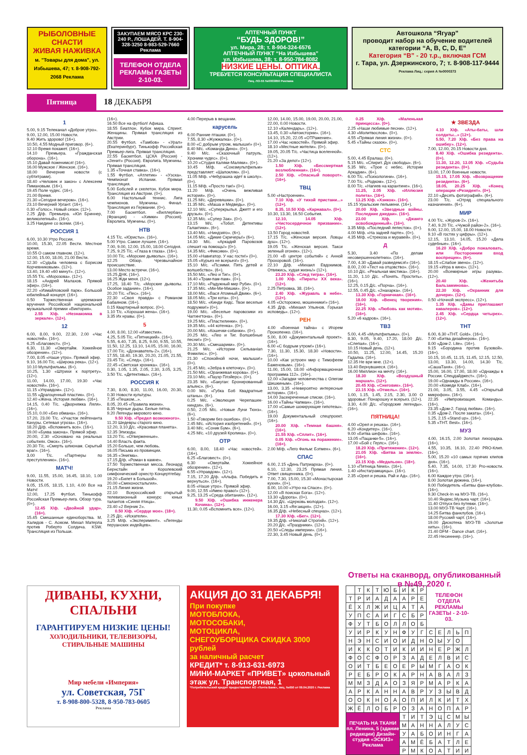РЫБОЛОВНЫЕ СНАСТИ
ЖИВАЯ НАЖИВКА
м. "Товары для дома", ул. Избышева, 47; т. 8-908-792-2068 Реклама
ЗАКУПАЕМ МЯСО КРС 230-240 Р., ЛОШАДЕЙ. Т. 8-904-328-3250 8-983-529-7660 Реклама
ТЕЛЕФОН ОТДЕЛА РЕКЛАМЫ ГАЗЕТЫ 2-10-03.
АПТЕЧНЫЙ ПУНКТ
“БУДЬ ЗДОРОВ!”
ул. Мира, 28; т. 8-904-324-6576
АПТЕЧНЫЙ ПУНКТ “На Избышева”
ул. Избышева, 38; т. 8-950-784-8082
НИЗКИЕ ЦЕНЫ. ОПТИКА.
ТРЕБУЕТСЯ КОНСУЛЬТАЦИЯ СПЕЦИАЛИСТА
Лиц. ЛО-55 №0003850 Реклама
Автошкола “Ягуар”
проводит набор на обучение водителей категории “А, В, С, D, Е”
Категория “В” - 20 т.р., включая ГСМ
г. Тара, ул. Дзержинского, 7; т. 8-908-117-9444
Реклама Лиц.: серия А №0000373
Пятница
18 ДЕКАБРЯ
1
5.00, 9.15 Телеканал «Доброе утро».
9.00, 12.00, 15.00 Новости.
9.40 Жить здорово! (16+).
10.50, 4.55 Модный приговор. (6+).
12.10 Время покажет. (16+).
14.10 Премьера. «Гражданская оборона». (16+).
15.10 Давай поженимся! (16+).
16.00 Мужское / Женское. (16+).
18.00 Вечерние новости (с субтитрами).
18.40 «Человек и закон» с Алексеем Пимановым. (16+).
19.45 Поле чудес. (16+).
21.00 Время.
21.30 «Сегодня вечером». (16+).
23.10 Вечерний Ургант. (16+).
0.30 «Голос». Новый сезон. (12+).
2.25 Д/ф. Премьера. «Юл Бриннер, великолепный». (16+).
3.25 Наедине со всеми. (16+).
РОССИЯ 1
6.00, 10.30 Утро России.
10.00, 15.30, 22.05 Вести. Местное время.
10.55 О самом главном. (12+).
12.00, 15.00, 18.00, 21.00 Вести.
12.30 «Судьба человека с Борисом Корчевниковым». (12+).
13.40, 19.40 «60 минут». (12+).
15.55 Т/с. «Морозова». (12+).
18.15 «Андрей Малахов. Прямой эфир». (16+).
22.20 «Измайловский парк». Большой юбилейный концерт. (16+).
0.50 Торжественная церемония вручения Российской национальной музыкальной премии «Виктория».
2.55 Х/ф. «Незнакомка в зеркале». (12+).
12
6.00, 8.00, 9.00, 22.30, 2.00 «Час новостей». (16+).
6.25 «Благовест». (0+).
6.30, 11.30 «Овертайм. Хоккейное обозрение». (12+).
7.00, 8.05 «Наше утро». Прямой эфир.
9.10, 16.00 Т/с. «Широка река». (12+).
10.10 Мультфильмы. (6+).
10.25, 1.30 «Штрихи к портрету». (12+).
11.00, 14.00, 17.00, 19.30 «Час новостей». (16+).
11.15 «Управдом». (12+).
11.55 «Драгоценный пластик». (0+).
12.40 «Жена. История любви». (16+).
14.15, 0.40 Т/с. «Дворняжка Ляля». (16+).
15.10, 0.00 «Без обмана». (16+).
17.20, 23.00 Т/с. «Участок лейтенанта Качуры. Сетевая угроза». (16+).
18.20 Д/ф. «Вспомнить все». (16+).
19.00 «Буква закона». Прямой эфир.
20.00, 2.30 «Основано на реальных событиях. Омск». (16+).
20.30 Т/с. «Смерть шпионам. Скрытый враг». (16+).
3.00 Т/с. «Партнеры по преступлению». (16+).
МАТЧ!
9.00, 11.55, 15.00, 16.45, 18.10, 1.00 Новости.
9.05, 15.05, 18.15, 1.10, 4.00 Все на Матч!
12.00, 17.25 Футбол. Тинькофф Российская Премьер-лига. Обзор тура. (0+).
12.45 Х/ф. «Двойной удар». (16+).
15.45 Смешанные единоборства. М. Халидов - С. Асккэм. Михал Матерла против Роберто Солдича. KSW. Трансляция из Польши.
(16+).
16.50 Все на футбол! Афиша.
18.55 Биатлон. Кубок мира. Спринт. Женщины. Прямая трансляция из Австрии.
20.55 Футбол. «Тамбов» - «Урал» (Екатеринбург). Тинькофф Российская Премьер-лига. Прямая трансляция.
22.55 Баскетбол. ЦСКА (Россия) - «Зенит» (Россия). Евролига. Мужчины. Прямая трансляция.
1.35 «Точная ставка». (16+).
1.55 Футбол. «Атлетик» - «Уэска». Чемпионат Испании. Прямая трансляция.
5.00 Бобслей и скелетон. Кубок мира. Трансляция из Австрии. (0+).
6.00 Настольный теннис. Лига чемпионов. Мужчины. Финал. Трансляция из Германии. (0+).
7.00 Баскетбол. «Виллербан» (Франция) - «Химки» (Россия). Евролига. Мужчины. (0+).
НТВ
4.15 Т/с. «Юристы». (16+).
5.00 Утро. Самое лучшее. (16+).
7.00, 9.00, 12.00, 15.00, 18.00 Сегодня.
7.25, 9.25 Т/с. «Глаза в глаза». (16+).
10.00 Т/с. «Морские дьяволы». (16+).
12.25 Обзор. Чрезвычайное происшествие.
13.00 Место встречи. (16+).
15.25 ДНК. (16+).
16.25 Жди меня. (12+).
17.25, 18.40 Т/с. «Морские дьяволы. Особое задание». (16+).
20.20 Т/с. «Пес». (16+).
22.30 «Своя правда» с Романом Бабаяном. (16+).
0.15 Квартирный вопрос. (0+).
1.10 Т/с. «Хорошая жена». (16+).
3.35 Их нравы. (0+).
5
4.00, 8.00, 12.00 «Известия».
4.25, 5.05 Т/с. «Пятницкий». (16+).
5.55, 6.40, 7.35, 8.25, 9.00, 9.55, 10.55, 11.50, 12.25, 13.10, 14.05, 15.00, 16.00, 17.00 Т/с. «Дознаватель-2». (16+).
17.55, 18.40, 19.30, 20.20, 21.05, 21.55, 23.45 Т/с. «След». (16+).
22.45 «Светская хроника». (16+).
0.30, 1.05, 1.35, 2.05, 2.30, 3.05, 3.25, 3.50 Т/с. «Детективы». (16+).
РОССИЯ К
7.30, 8.00, 8.30, 11.00, 16.00, 20.30, 0.30 Новости культуры.
7.35 «Пешком...».
8.05, 20.45 «Правила жизни».
8.35 Черные дыры. Белые пятна.
9.20 Легенды мирового кино.
9.50 Х/ф. «Предел возможного».
11.20 Шедевры старого кино.
12.20, 3.10 Д/с. «Красивая планета».
12.35 Эпизоды.
13.20 Т/с. «Отверженные».
14.40 Власть факта.
15.20 Больше, чем любовь.
16.05 Письма из провинции.
16.35 «Энигма».
17.15 Д/ф. «Роман в камне».
17.50 Торжественная месса. Леонард Бернстайн и Королевский симфонический оркестр Концертгебау.
19.20 «Билет в Большой».
20.00 «Смехоностальгия».
21.15 Линия жизни.
22.10 Всероссийский открытый телевизионный конкурс юных талантов «Синяя птица».
23.40 «2 Верник 2».
0.50 Х/ф. «Сердце мое». (18+).
2.25 Д/с. «Искатели».
3.25 М/ф. «Эксперимент». «Легенды перуанских индейцев».
4.00 Перерыв в вещании.
карусель
6.00 Ранние пташки. (0+).
7.55, 8.30 «Жужжалка». (0+).
8.00 «С добрым утром, малыши!» (0+).
8.40 М/с. «Команда Дино». (0+).
9.40 М/с. «Сказочный патруль. Хроники чудес». (0+).
10.20 «Студия Каляки-Маляки». (0+).
10.45 М/ф. «Союзмультфильм» представляет: «Шапокляк». (0+).
11.05 М/ф. «Чебурашка идет в школу». (0+).
11.15 М/ф. «Просто так!» (0+).
11.20 М/ф. «Очень вежливая история». (0+).
11.25 М/с. «Деревяшки». (0+).
11.35 М/с. «Маша и Медведь». (0+).
12.10 М/с. «Суперкрылья. Джетт и его друзья». (0+).
12.35 М/с. «Супер Зак». (0+).
13.15 М/с. «Тобот. Детективы Галактики». (6+).
13.40 М/с. «Ниндзяго». (6+).
14.05 М/с. «Дикие Скричеры!» (6+).
14.30 М/с. «Аркадий Паровозов спешит на помощь!» (0+).
14.35 М/с. «Фиксики». (0+).
15.00 «Навигатор. У нас гости!» (0+).
15.05 «Курьез не всерьез!» (0+).
15.10 М/с. «Псэмми. Пять детей и волшебство». (6+).
15.50 М/с. «Лео и Тиг». (0+).
16.40 «Трам-пам-пам». (0+).
17.10 М/с. «Радужный мир Руби». (0+).
17.35 М/с. «Ми-Ми-Мишки». (0+).
18.00 М/с. «Вася Атомный Движ». (6+).
18.05 М/с. «Три кота». (0+).
18.50 М/с. «Кинди Кидс. Твои веселые подружки!» (0+).
19.00 М/с. «Веселые паровозики из Чаггингтона». (0+).
19.25 М/с. «Пластилинки». (0+).
19.35 М/с. «44 котенка». (0+).
20.00 М/с. «Кошечки-собачки». (0+).
20.25 М/с. «Лео и Тиг. Волшебные песни!» (0+).
20.30 М/с. «Смешарики». (0+).
21.25 М/с. «Истории Сильванian Фэмилис». (0+).
21.30 «Спокойной ночи, малыши!» (0+).
21.45 М/с. «Зебра в клеточку». (0+).
21.50 М/с. «Оранжевая корова». (0+).
23.10 М/с. «Пауэр Плэйерс». (0+).
23.35 М/с. «Бакуган: Бронированный альянс». (6+).
0.00 М/с. «Губка Боб Квадратные штаны». (6+).
0.25 М/с. «Эволюция Черепашек-ниндзя». (6+).
0.50, 2.05 М/с. «Новые Луни Тюнз». (6+).
1.50 «Говорим без ошибок». (0+).
2.45 М/с. «История изобретений». (0+).
3.40 М/с. «Соник Бум». (6+).
4.25 М/с. «10 друзей Кролика». (0+).
ОТР
6.00, 8.00, 18.40 «Час новостей». (16+).
6.25 «Благовест». (0+).
6.30 «Овертайм. Хоккейное обозрение». (12+).
6.55 «Управдом». (12+).
7.15, 17.20 Д/ф. «Альфа. Победить и вернуться». (16+).
8.05 «Наше утро». Прямой эфир.
9.00, 12.55 «Имею право!» (12+).
9.25, 13.25 «Среда обитания». (12+).
9.50 Х/ф. «Ошибка инженера Кочина». (12+).
11.30, 0.05 «Вспомнить все». (12+).
12.00, 14.00, 15.00, 19.00, 20.00, 21.00, 22.00, 0.00 Новости.
12.10 «Календарь». (12+).
13.45, 0.30 «Автоистории». (16+).
14.10, 15.20, 22.05 «ОТРажение».
17.00 «Час новостей». Прямой эфир.
18.10 «Местные жители». (0+).
19.05, 20.05 Т/с. «Частица вселенной». (12+).
21.20 «За дело!» (12+).
1.50 Х/ф. «Бессмертная возлюбленная». (16+).
2.50 Х/ф. «Опасный поворот». (16+).
ТВЦ
5.00 «Настроение».
7.10 Х/ф. «У тихой пристани...» (12+).
8.35, 10.50 Х/ф. «Карнавал». (0+).
10.30, 13.30, 16.50 События.
12.10, 14.05 Х/ф. «Чистосердечное призвание». (12+).
13.50 Город новостей.
17.15 Т/с. «Женская версия. Ловцы душ». (12+).
19.05 Т/с. «Женская версия. Такси зеленый огонек». (12+).
21.00 «В центре событий» с Анной Прохоровой. (16+).
22.10 Д/ф. «Михаил Евдокимов. Отвяжись, худая жизнь!» (12+).
23.20 Х/ф. «След тигра». (16+).
1.00 Х/ф. «Пираты XX века». (12+).
2.25 Петровка, 38. (16+).
2.40 Х/ф. «Журавль в небе». (12+).
4.05 «Осторожно, мошенники!» (16+).
4.35 Д/ф. «Михаил Ульянов. Горькая исповедь». (12+).
РЕН
4.00 «Военная тайна» с Игорем Прокопенко. (16+).
5.00, 8.00 «Документальный проект». (16+).
6.00 «С бодрым утром!» (16+).
7.30, 11.30, 15.30, 18.30 «Новости». (16+).
10.00 «Как устроен мир с Тимофеем Баженовым». (16+).
11.00, 15.00, 18.00 «Информационная программа 112». (16+).
12.00 «Загадки человечества с Олегом Шишкиным». (16+).
13.00, 3.35 «Невероятно интересные истории». (16+).
14.00 Засекреченные списки. (16+).
16.00 «Тайны Чапман». (16+).
17.00 «Самые шокирующие гипотезы». (16+).
19.00 Документальный спецпроект. (16+).
20.00 Х/ф. «Темная башня». (16+).
21.55 Х/ф. «Сплит». (16+).
0.05 Х/ф. «Огонь на поражение». (16+).
2.00 М/ф. «Лего Фильм: Бэтмен». (6+).
СПАС
6.00, 2.15 «День Патриарха». (0+).
6.10, 12.30, 23.25 Прямая линия. Ответ священника. (0+).
7.00, 7.30, 15.00, 15.30 «Монастырская кухня». (0+).
8.00, 10.00 «Утро на Спасе». (0+).
12.00 «В поисках Бога». (12+).
13.30 «Дорога». (0+).
14.30 Д/с. «Церковь молодая». (12+).
16.00, 3.15 «Re:акция». (12+).
16.35 Д/ф. «Небесный спецназ». (12+).
17.30 Х/ф. «Бег». (12+).
19.35 Д/ф. «Николай Строгий». (12+).
20.20 Д/с. «Праздники». (12+).
20.50 «Следы империи». (16+).
22.30, 3.45 Новый день. (0+).
0.25 Х/ф. «Маленькая принцесса». (0+).
2.25 «Наши любимые песни». (12+).
4.30 «Молитвослов». (0+).
4.55 «Прямая линия жизни». (0+).
5.45 «Тайны сказок». (0+).
СТС
5.00, 4.45 Ералаш. (0+).
5.15 М/с. «Спирит. Дух свободы». (6+).
5.35 М/с. «Трое с небес. Истории Аркадии». (6+).
6.00 Т/с. «Психологини». (16+).
7.00 Т/с. «Родком». (12+).
8.00 Т/с. «Нагиев на карантине». (16+).
11.25, 2.05 Х/ф. «Иллюзия полета». (16+).
13.25 Х/ф. «Хэнкок». (16+).
15.15 Уральские пельмени. (16+).
20.00 Х/ф. «Звездные войны. Последние джедаи». (16+).
23.00 Х/ф. «Джанго освобожденный». (16+).
3.35 М/ф. «Последний лепесток». (0+).
4.00 М/ф. «На задней парте». (0+).
4.35 М/ф. «Стрекоза и муравей». (0+).
Д
5.30, 3.40 «По делам несовершеннолетних». (16+).
7.00, 4.30 «Давай разведемся!» (16+).
8.00, 2.00 «Тест на отцовство». (16+).
10.10 Д/с. «Реальная мистика». (16+).
11.20, 1.10 Д/с. «Понять. Простить». (16+).
12.25, 0.15 Д/с. «Порча». (16+).
12.55, 0.45 Д/с. «Знахарка». (16+).
13.30 Х/ф. «Горничная». (16+).
18.00 Х/ф. «Венец творения». (16+).
22.25 Х/ф. «Любовь как мотив». (16+).
5.20 «6 кадров». (16+).
ТВ3
5.00, 4.45 «Мультфильмы». (0+).
8.30, 9.05, 9.40, 17.20, 18.00 Д/с. «Слепая». (16+).
10.15 Новый день. (12+).
10.50, 11.25, 12.00, 14.45, 15.20 Гадалка. (16+).
12.35 Не ври мне. (12+).
13.40 Вернувшиеся. (16+).
16.00 Миллион на мечту. (16+).
18.30 Х/ф. «Воздушный маршал». (12+).
20.45 Х/ф. «Снеговик». (16+).
23.15 Х/ф. «Отмель». (16+).
1.00, 1.15, 1.45, 2.15, 2.30, 3.00 О здоровье: Понарошку и всерьез. (12+).
3.30, 4.00 Д/с. «Городские легенды». (16+).
ПЯТНИЦА!
4.00 «Орел и решка». (16+).
6.20 «Кондитер». (16+).
9.00 «Битва шефов». (16+).
13.05 «Пацанки-5». (16+).
17.00 «Бой с Герлс». (16+).
18.20 Х/ф. «Притяжение». (12+).
21.05 Х/ф. «Битва за землю». (16+).
23.15 Х/ф. «Медальон». (18+).
1.10 «Пятница News». (16+).
1.40 «Инстаграмщицы». (16+).
2.35 «Орел и решка. Рай и Ад». (16+).
★ ЗВЕЗДА
4.10 Х/ф. «Аты-баты, шли солдаты...» (12+).
5.50, 7.20 Х/ф. «Без права на ошибку». (12+).
7.00, 12.00, 20.15 Новости дня.
8.40 Х/ф. «Ошибка резидента». (0+).
11.30, 12.20, 13.05 Х/ф. «Судьба резидента». (0+).
13.00, 17.00 Военные новости.
15.15, 17.05 Х/ф. «Возвращение резидента». (6+).
18.05, 20.25 Х/ф. «Конец операции «Резидент». (0+).
22.10 «Десять фотографий». (6+).
23.00 Т/с. «Отряд специального назначения». (6+).
МИР
4.00 Т/с. «Журов-2». (16+).
7.40, 9.20 Т/с. «Чужой район-2». (16+).
9.00, 12.00, 15.00, 18.00 Новости.
9.10 «В гостях у цифры». (12+).
12.15, 13.10, 14.05, 15.20 «Дела судебные». (16+).
16.20 Х/ф. «Добро пожаловать, или Посторонним вход воспрещен». (6+).
18.15 «Слабое звено». (12+).
19.15 «Игра в кино». (12+).
20.00 «Всемирные игры разума». (12+).
20.40 Х/ф. «Женитьба Бальзаминова».
22.30 Х/ф. «Охранник для дочери». (12+).
0.50 «Ночной экспресс». (12+).
1.35 Х/ф. «Дамы приглашают кавалеров». (12+).
2.45 Х/ф. «Сердца четырех». (12+).
ТНТ
6.00, 6.30 «ТНТ. Gold». (16+).
7.00 «Битва дизайнеров». (16+).
8.00 «Дом-2. Lite». (16+).
9.15 «Бородина против Бузовой». (16+).
10.15, 10.45, 11.15, 11.45, 12.15, 12.50, 13.00, 13.30, 14.00, 14.30 Т/с. «СашаТаня». (16+).
15.00, 16.00, 17.00, 18.00 «Однажды в России. Спецдайджест». (16+).
19.00 «Однажды в России». (16+).
20.00 «Комеди Клаб». (16+).
21.00, 3.05, 3.55, 4.45 «Открытый микрофон». (16+).
22.35 «Импровизация. Команды». (16+).
23.35 «Дом-2. Город любви». (16+).
0.35 «Дом-2. После заката». (16+).
1.25, 2.15 «Stand up». (16+).
5.35 «ТНТ. Best». (16+).
МУЗ
4.00, 16.15, 2.00 Золотая лихорадка. (16+).
4.55, 10.35, 16.10, 22.40 PRO-Клип. (16+).
5.00, 15.20 «10 самых горячих клипов дня». (16+).
5.40, 7.35, 14.00, 17.30 Pro-новости. (16+).
6.00 Каждое утро. (16+).
8.00 Золотая дюжина. (16+).
9.00 Победитель «Битвы фан-клубов». (16+).
9.30 Check-In на МУЗ-ТВ. (16+).
10.40 Яндекс.Музыка чарт. (16+).
11.40 Отпуск без путевки. (16+).
13.00 МУЗ-ТВ Чарт. (16+).
14.25 Битва фанклубов. (16+).
18.00 Русский чарт. (16+).
19.00 Дискотека МУЗ-ТВ «Золотые хиты». (16+).
21.40 DFM - Dance chart. (16+).
22.45 Несинннер. (16+).
ДИВАНЫ, КУХНИ, СПАЛЬНИ
ГАРАНТИРУЕМ НИЗКИЕ ЦЕНЫ!
ХОЛОДИЛЬНИКИ, ТЕЛЕВИЗОРЫ, СТИРАЛЬНЫЕ МАШИНЫ
Мир мебели «Империя»
ул. Советская, 75Г
т. 8-908-800-5328, 8-950-783-0605
Реклама
АКЦИЯ ДО 31 ДЕКАБРЯ!
При покупке
МОТОБЛОКА,
МОТОСОБАКИ,
МОТОЦИКЛА,
СНЕГОУБОРЩИКА СКИДКА 3000 рублей
за наличный расчет
КРЕДИТ* т. 8-913-631-6973
МИНИ-МАРКЕТ «ПРИВЕТ» цокольный этаж ул. Транспортная, 1
*Потребительский кредит предоставляет АО «Почта Банк», лиц. №650 от 09.04.2020 г. Реклама
Ответы на сканворд, опубликованный в №49, 2020 г.
| | Т | К | Т | Ю | Б | И | К | Р | ТЕЛЕФОН ОТДЕЛА РЕКЛАМЫ ГАЗЕТЫ - 2-10-03. | | | | |
| Т | Р | И | А | Д | А | А | Р | Е | | | | | |
| Ё | Х | Л | Ж | И | Ц | А | Т | А | | | | | |
| У | П | С | А | И | Г | С | Б | Р | | | | | |
| Ф | У | Т | Б | О | Л | Л | О | Б | | | | | |
| У | И | Р | К | У | Н | Ф | У | Г | С | Е | Л | Ь | П |
| Н | Э | Н | С | И | О | И | Д | Н | О | Ы | У | О | |
| И | К | К | О | Т | И | К | И | И | Н | Е | Р | Ж | Л |
| Ф | О | С | Ф | О | Р | З | А | Д | Е | Л | В | И | С |
| О | И | Т | Б | Е | О | Е | Р | Ы | М | Г | А | О | К |
| Р | Е | Б | Р | О | К | А | Р | Н | А | В | А | Л | З |
| М | М | З | Д | А | О | З | Я | Р | М | А | Р | К | А |
| А | Р | К | А | Н | Н | А | В | Р | У | З | Ы | В | Д |
| О | О | К | Н | О | А | О | П | И | Л | К | И | Т | Х |
| Ж | Ё | Л | О | Б | Р | О | З | А | Н | О | П | А | Р |
| ПЕЧАТЬ НА ТКАНИ пл. Ленина, 5 (здание редакции) Дизайн-студия «ЭСКИЗ» Реклама | | | | | | Т | И | Т | Э | Ц | С | М | Ы |
| | | | | | | М | А | Н | Н | А | Л | У | С |
| | | | | | | У | А | Б | О | И | Н | Г | А |
| | | | | | | А | М | Ё | Б | А | Т | Л | Е |
| | | | | | | Р | М | К | О | А | Т | И | И |